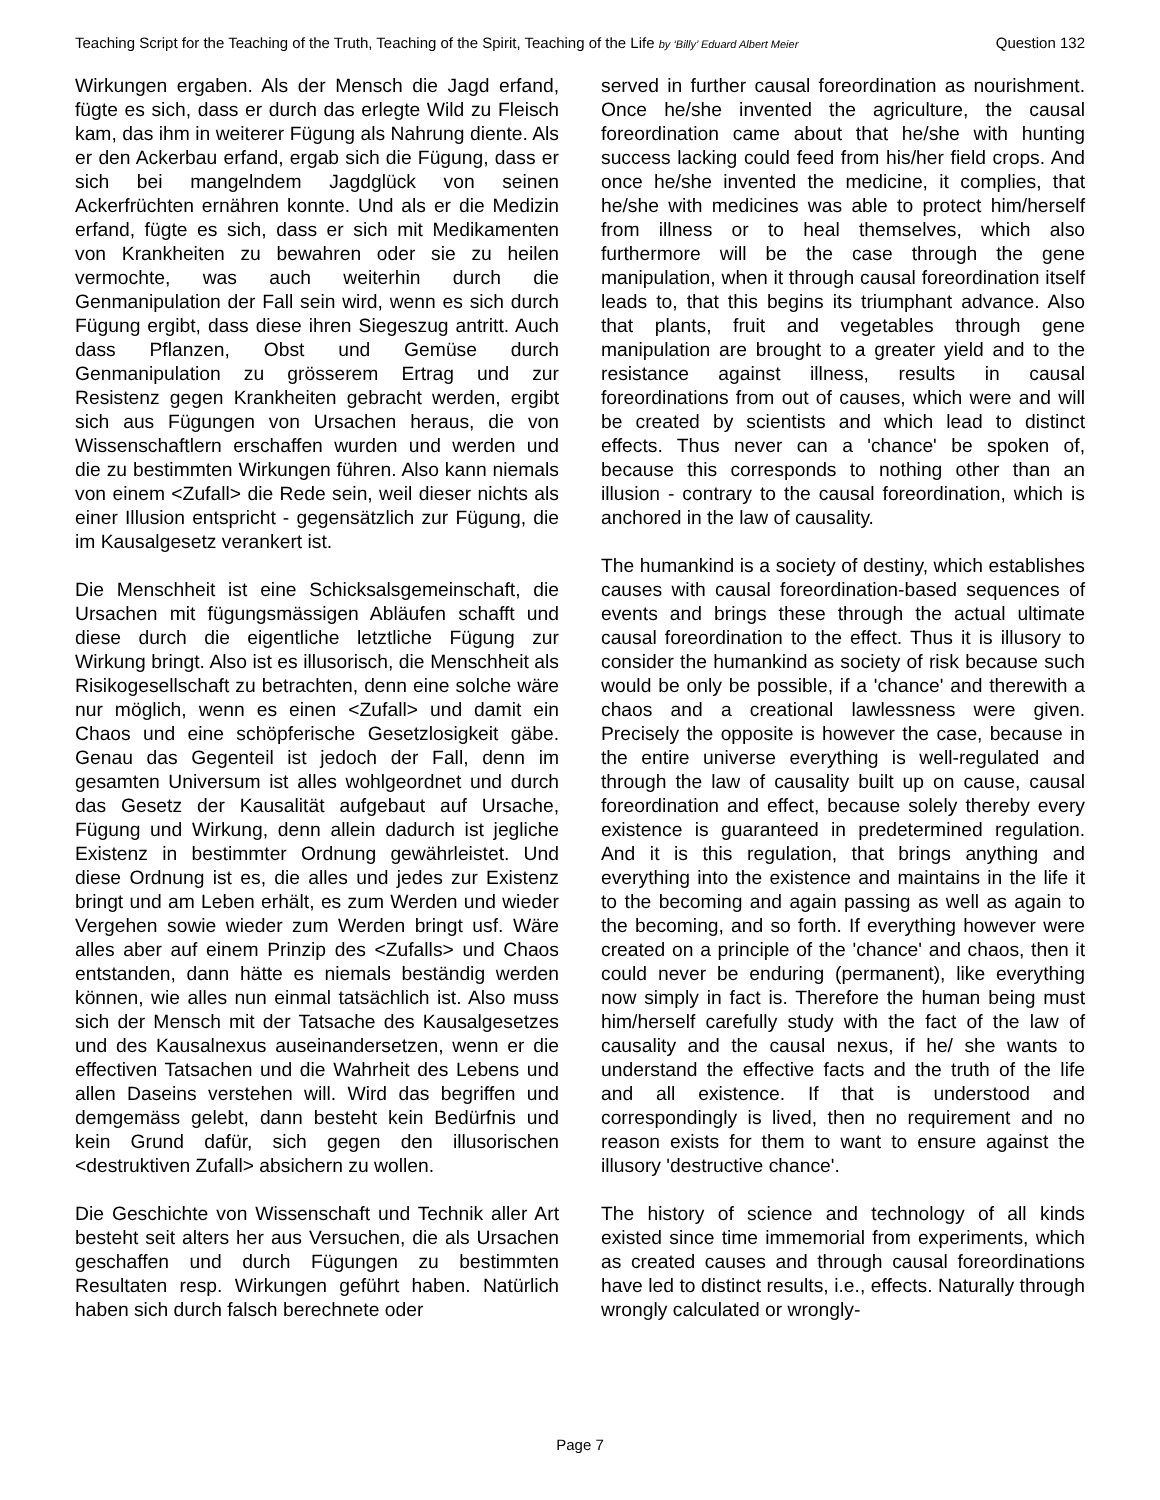Teaching Script for the Teaching of the Truth, Teaching of the Spirit, Teaching of the Life by ‘Billy’ Eduard Albert Meier Question 132
Wirkungen ergaben. Als der Mensch die Jagd erfand, fügte es sich, dass er durch das erlegte Wild zu Fleisch kam, das ihm in weiterer Fügung als Nahrung diente. Als er den Ackerbau erfand, ergab sich die Fügung, dass er sich bei mangelndem Jagdglück von seinen Ackerfrüchten ernähren konnte. Und als er die Medizin erfand, fügte es sich, dass er sich mit Medikamenten von Krankheiten zu bewahren oder sie zu heilen vermochte, was auch weiterhin durch die Genmanipulation der Fall sein wird, wenn es sich durch Fügung ergibt, dass diese ihren Siegeszug antritt. Auch dass Pflanzen, Obst und Gemüse durch Genmanipulation zu grösserem Ertrag und zur Resistenz gegen Krankheiten gebracht werden, ergibt sich aus Fügungen von Ursachen heraus, die von Wissenschaftlern erschaffen wurden und werden und die zu bestimmten Wirkungen führen. Also kann niemals von einem <Zufall> die Rede sein, weil dieser nichts als einer Illusion entspricht - gegensätzlich zur Fügung, die im Kausalgesetz verankert ist.
Die Menschheit ist eine Schicksalsgemeinschaft, die Ursachen mit fügungsmässigen Abläufen schafft und diese durch die eigentliche letztliche Fügung zur Wirkung bringt. Also ist es illusorisch, die Menschheit als Risikogesellschaft zu betrachten, denn eine solche wäre nur möglich, wenn es einen <Zufall> und damit ein Chaos und eine schöpferische Gesetzlosigkeit gäbe. Genau das Gegenteil ist jedoch der Fall, denn im gesamten Universum ist alles wohlgeordnet und durch das Gesetz der Kausalität aufgebaut auf Ursache, Fügung und Wirkung, denn allein dadurch ist jegliche Existenz in bestimmter Ordnung gewährleistet. Und diese Ordnung ist es, die alles und jedes zur Existenz bringt und am Leben erhält, es zum Werden und wieder Vergehen sowie wieder zum Werden bringt usf. Wäre alles aber auf einem Prinzip des <Zufalls> und Chaos entstanden, dann hätte es niemals beständig werden können, wie alles nun einmal tatsächlich ist. Also muss sich der Mensch mit der Tatsache des Kausalgesetzes und des Kausalnexus auseinandersetzen, wenn er die effectiven Tatsachen und die Wahrheit des Lebens und allen Daseins verstehen will. Wird das begriffen und demgemäss gelebt, dann besteht kein Bedürfnis und kein Grund dafür, sich gegen den illusorischen <destruktiven Zufall> absichern zu wollen.
Die Geschichte von Wissenschaft und Technik aller Art besteht seit alters her aus Versuchen, die als Ursachen geschaffen und durch Fügungen zu bestimmten Resultaten resp. Wirkungen geführt haben. Natürlich haben sich durch falsch berechnete oder
served in further causal foreordination as nourishment. Once he/she invented the agriculture, the causal foreordination came about that he/she with hunting success lacking could feed from his/her field crops. And once he/she invented the medicine, it complies, that he/she with medicines was able to protect him/herself from illness or to heal themselves, which also furthermore will be the case through the gene manipulation, when it through causal foreordination itself leads to, that this begins its triumphant advance. Also that plants, fruit and vegetables through gene manipulation are brought to a greater yield and to the resistance against illness, results in causal foreordinations from out of causes, which were and will be created by scientists and which lead to distinct effects. Thus never can a 'chance' be spoken of, because this corresponds to nothing other than an illusion - contrary to the causal foreordination, which is anchored in the law of causality.
The humankind is a society of destiny, which establishes causes with causal foreordination-based sequences of events and brings these through the actual ultimate causal foreordination to the effect. Thus it is illusory to consider the humankind as society of risk because such would be only be possible, if a 'chance' and therewith a chaos and a creational lawlessness were given. Precisely the opposite is however the case, because in the entire universe everything is well-regulated and through the law of causality built up on cause, causal foreordination and effect, because solely thereby every existence is guaranteed in predetermined regulation. And it is this regulation, that brings anything and everything into the existence and maintains in the life it to the becoming and again passing as well as again to the becoming, and so forth. If everything however were created on a principle of the 'chance' and chaos, then it could never be enduring (permanent), like everything now simply in fact is. Therefore the human being must him/herself carefully study with the fact of the law of causality and the causal nexus, if he/ she wants to understand the effective facts and the truth of the life and all existence. If that is understood and correspondingly is lived, then no requirement and no reason exists for them to want to ensure against the illusory 'destructive chance'.
The history of science and technology of all kinds existed since time immemorial from experiments, which as created causes and through causal foreordinations have led to distinct results, i.e., effects. Naturally through wrongly calculated or wrongly-
Page 7